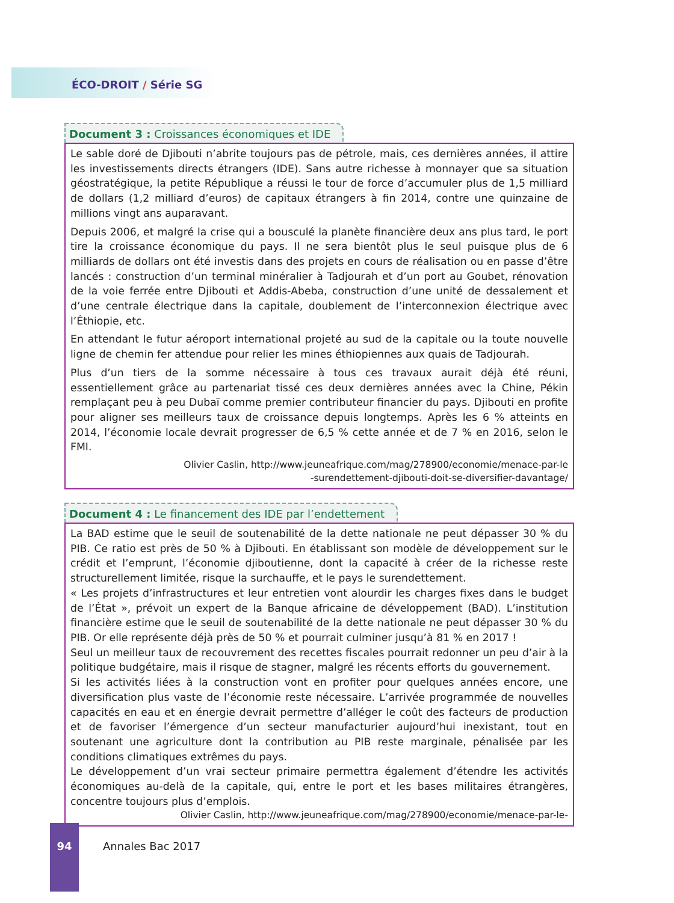ÉCO-DROIT / Série SG
Document 3 : Croissances économiques et IDE
Le sable doré de Djibouti n’abrite toujours pas de pétrole, mais, ces dernières années, il attire les investissements directs étrangers (IDE). Sans autre richesse à monnayer que sa situation géostratégique, la petite République a réussi le tour de force d’accumuler plus de 1,5 milliard de dollars (1,2 milliard d’euros) de capitaux étrangers à fin 2014, contre une quinzaine de millions vingt ans auparavant.
Depuis 2006, et malgré la crise qui a bousculé la planète financière deux ans plus tard, le port tire la croissance économique du pays. Il ne sera bientôt plus le seul puisque plus de 6 milliards de dollars ont été investis dans des projets en cours de réalisation ou en passe d’être lancés : construction d’un terminal minéralier à Tadjourah et d’un port au Goubet, rénovation de la voie ferrée entre Djibouti et Addis-Abeba, construction d’une unité de dessalement et d’une centrale électrique dans la capitale, doublement de l’interconnexion électrique avec l’Éthiopie, etc.
En attendant le futur aéroport international projeté au sud de la capitale ou la toute nouvelle ligne de chemin fer attendue pour relier les mines éthiopiennes aux quais de Tadjourah.
Plus d’un tiers de la somme nécessaire à tous ces travaux aurait déjà été réuni, essentiellement grâce au partenariat tissé ces deux dernières années avec la Chine, Pékin remplaçant peu à peu Dubaï comme premier contributeur financier du pays. Djibouti en profite pour aligner ses meilleurs taux de croissance depuis longtemps. Après les 6 % atteints en 2014, l’économie locale devrait progresser de 6,5 % cette année et de 7 % en 2016, selon le FMI.
Olivier Caslin, http://www.jeuneafrique.com/mag/278900/economie/menace-par-le
-surendettement-djibouti-doit-se-diversifier-davantage/
Document 4 : Le financement des IDE par l’endettement
La BAD estime que le seuil de soutenabilité de la dette nationale ne peut dépasser 30 % du PIB. Ce ratio est près de 50 % à Djibouti. En établissant son modèle de développement sur le crédit et l’emprunt, l’économie djiboutienne, dont la capacité à créer de la richesse reste structurellement limitée, risque la surchauffe, et le pays le surendettement.
« Les projets d’infrastructures et leur entretien vont alourdir les charges fixes dans le budget de l’État », prévoit un expert de la Banque africaine de développement (BAD). L’institution financière estime que le seuil de soutenabilité de la dette nationale ne peut dépasser 30 % du PIB. Or elle représente déjà près de 50 % et pourrait culminer jusqu’à 81 % en 2017 !
Seul un meilleur taux de recouvrement des recettes fiscales pourrait redonner un peu d’air à la politique budgétaire, mais il risque de stagner, malgré les récents efforts du gouvernement.
Si les activités liées à la construction vont en profiter pour quelques années encore, une diversification plus vaste de l’économie reste nécessaire. L’arrivée programmée de nouvelles capacités en eau et en énergie devrait permettre d’alléger le coût des facteurs de production et de favoriser l’émergence d’un secteur manufacturier aujourd’hui inexistant, tout en soutenant une agriculture dont la contribution au PIB reste marginale, pénalisée par les conditions climatiques extrêmes du pays.
Le développement d’un vrai secteur primaire permettra également d’étendre les activités économiques au-delà de la capitale, qui, entre le port et les bases militaires étrangères, concentre toujours plus d’emplois.
Olivier Caslin, http://www.jeuneafrique.com/mag/278900/economie/menace-par-le-
94
Annales Bac 2017